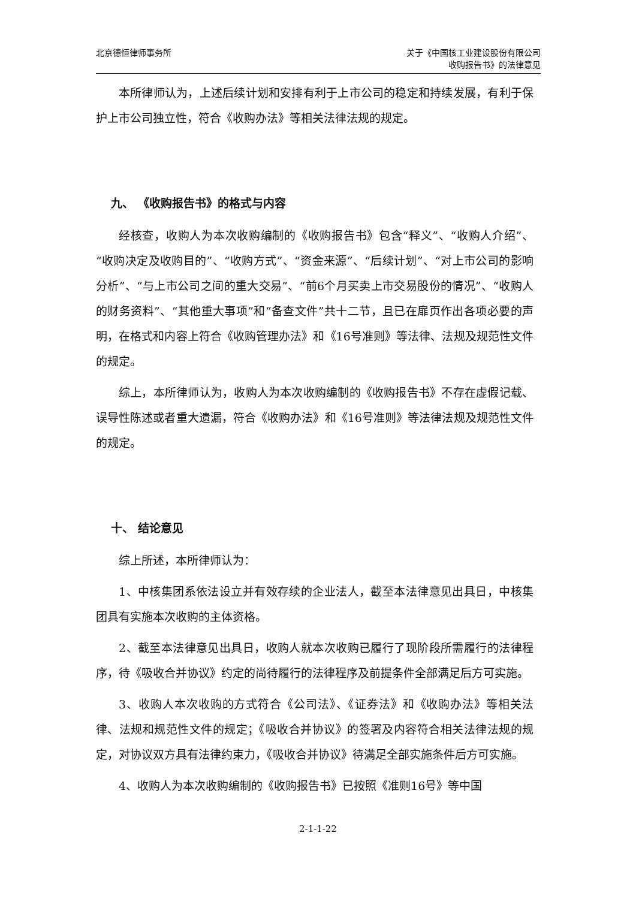北京德恒律师事务所 关于《中国核工业建设股份有限公司
收购报告书》的法律意见
本所律师认为，上述后续计划和安排有利于上市公司的稳定和持续发展，有利于保护上市公司独立性，符合《收购办法》等相关法律法规的规定。
九、 《收购报告书》的格式与内容
经核查，收购人为本次收购编制的《收购报告书》包含“释义”、“收购人介绍”、“收购决定及收购目的”、“收购方式”、“资金来源”、“后续计划”、“对上市公司的影响分析”、“与上市公司之间的重大交易”、“前6个月买卖上市交易股份的情况”、“收购人的财务资料”、“其他重大事项”和“备查文件”共十二节，且已在扉页作出各项必要的声明，在格式和内容上符合《收购管理办法》和《16号准则》等法律、法规及规范性文件的规定。
综上，本所律师认为，收购人为本次收购编制的《收购报告书》不存在虚假记载、误导性陈述或者重大遗漏，符合《收购办法》和《16号准则》等法律法规及规范性文件的规定。
十、 结论意见
综上所述，本所律师认为：
1、中核集团系依法设立并有效存续的企业法人，截至本法律意见出具日，中核集团具有实施本次收购的主体资格。
2、截至本法律意见出具日，收购人就本次收购已履行了现阶段所需履行的法律程序，待《吸收合并协议》约定的尚待履行的法律程序及前提条件全部满足后方可实施。
3、收购人本次收购的方式符合《公司法》、《证券法》和《收购办法》等相关法律、法规和规范性文件的规定；《吸收合并协议》的签署及内容符合相关法律法规的规定，对协议双方具有法律约束力，《吸收合并协议》待满足全部实施条件后方可实施。
4、收购人为本次收购编制的《收购报告书》已按照《准则16号》等中国
2-1-1-22